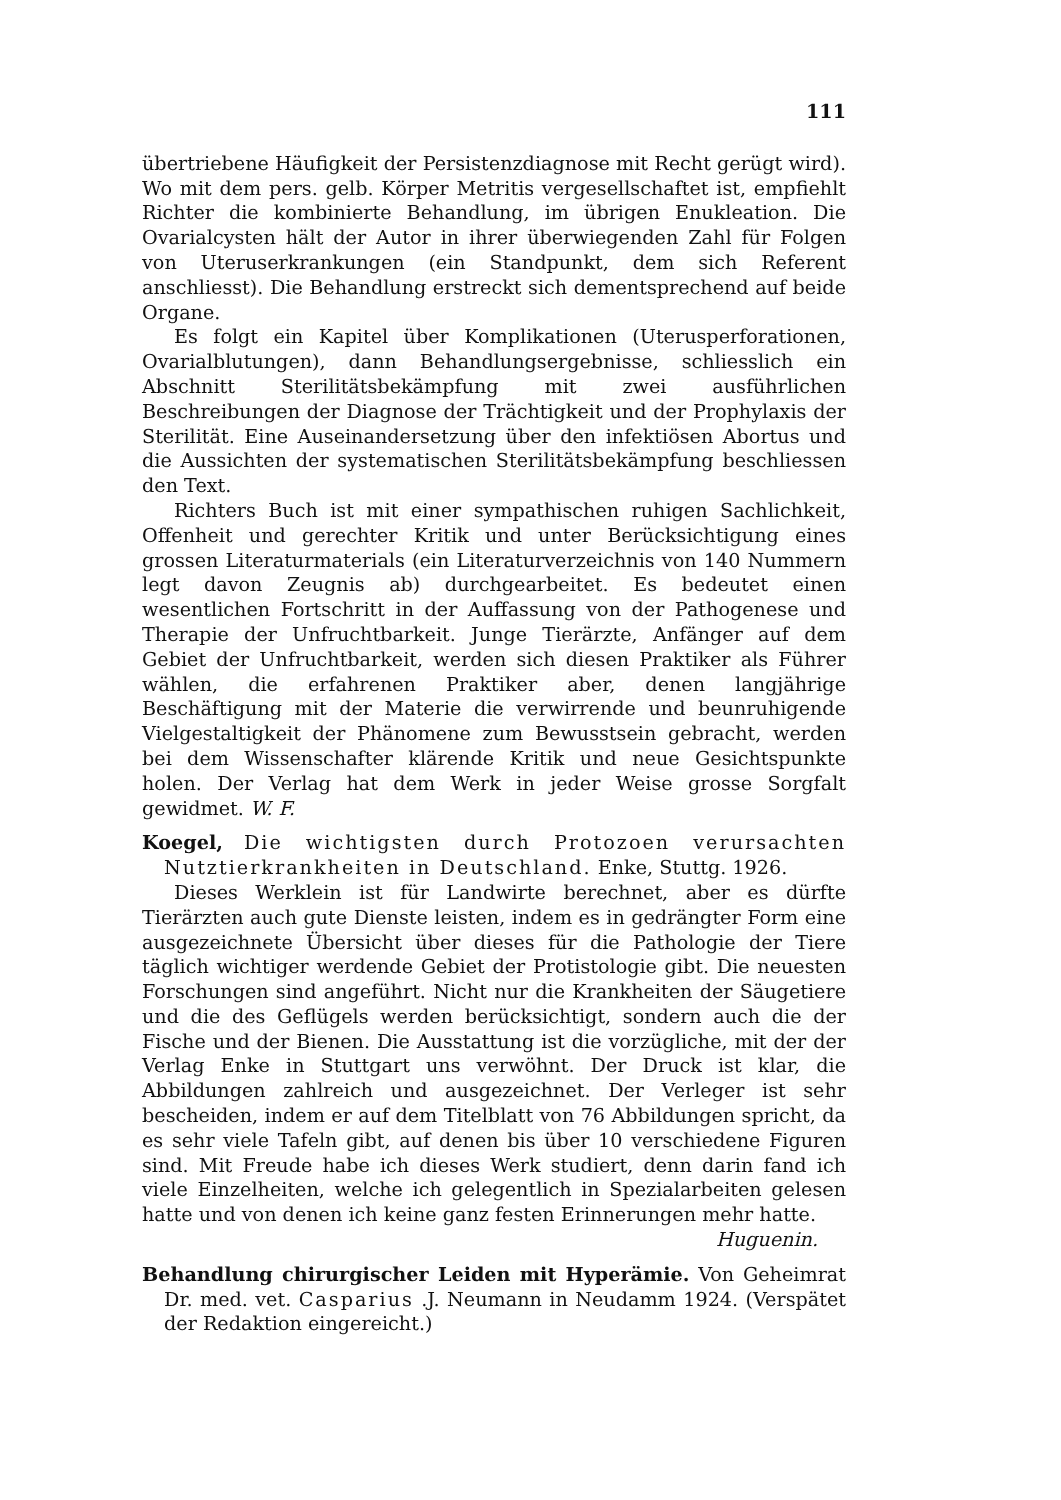111
übertriebene Häufigkeit der Persistenzdiagnose mit Recht gerügt wird). Wo mit dem pers. gelb. Körper Metritis vergesellschaftet ist, empfiehlt Richter die kombinierte Behandlung, im übrigen Enukleation. Die Ovarialcysten hält der Autor in ihrer überwiegenden Zahl für Folgen von Uteruserkrankungen (ein Standpunkt, dem sich Referent anschliesst). Die Behandlung erstreckt sich dementsprechend auf beide Organe.
Es folgt ein Kapitel über Komplikationen (Uterusperforationen, Ovarialblutungen), dann Behandlungsergebnisse, schliesslich ein Abschnitt Sterilitätsbekämpfung mit zwei ausführlichen Beschreibungen der Diagnose der Trächtigkeit und der Prophylaxis der Sterilität. Eine Auseinandersetzung über den infektiösen Abortus und die Aussichten der systematischen Sterilitätsbekämpfung beschliessen den Text.
Richters Buch ist mit einer sympathischen ruhigen Sachlichkeit, Offenheit und gerechter Kritik und unter Berücksichtigung eines grossen Literaturmaterials (ein Literaturverzeichnis von 140 Nummern legt davon Zeugnis ab) durchgearbeitet. Es bedeutet einen wesentlichen Fortschritt in der Auffassung von der Pathogenese und Therapie der Unfruchtbarkeit. Junge Tierärzte, Anfänger auf dem Gebiet der Unfruchtbarkeit, werden sich diesen Praktiker als Führer wählen, die erfahrenen Praktiker aber, denen langjährige Beschäftigung mit der Materie die verwirrende und beunruhigende Vielgestaltigkeit der Phänomene zum Bewusstsein gebracht, werden bei dem Wissenschafter klärende Kritik und neue Gesichtspunkte holen. Der Verlag hat dem Werk in jeder Weise grosse Sorgfalt gewidmet. W. F.
Koegel, Die wichtigsten durch Protozoen verursachten Nutztierkrankheiten in Deutschland. Enke, Stuttg. 1926.
Dieses Werklein ist für Landwirte berechnet, aber es dürfte Tierärzten auch gute Dienste leisten, indem es in gedrängter Form eine ausgezeichnete Übersicht über dieses für die Pathologie der Tiere täglich wichtiger werdende Gebiet der Protistologie gibt. Die neuesten Forschungen sind angeführt. Nicht nur die Krankheiten der Säugetiere und die des Geflügels werden berücksichtigt, sondern auch die der Fische und der Bienen. Die Ausstattung ist die vorzügliche, mit der der Verlag Enke in Stuttgart uns verwöhnt. Der Druck ist klar, die Abbildungen zahlreich und ausgezeichnet. Der Verleger ist sehr bescheiden, indem er auf dem Titelblatt von 76 Abbildungen spricht, da es sehr viele Tafeln gibt, auf denen bis über 10 verschiedene Figuren sind. Mit Freude habe ich dieses Werk studiert, denn darin fand ich viele Einzelheiten, welche ich gelegentlich in Spezialarbeiten gelesen hatte und von denen ich keine ganz festen Erinnerungen mehr hatte.
Huguenin.
Behandlung chirurgischer Leiden mit Hyperämie. Von Geheimrat Dr. med. vet. Casparius .J. Neumann in Neudamm 1924. (Verspätet der Redaktion eingereicht.)